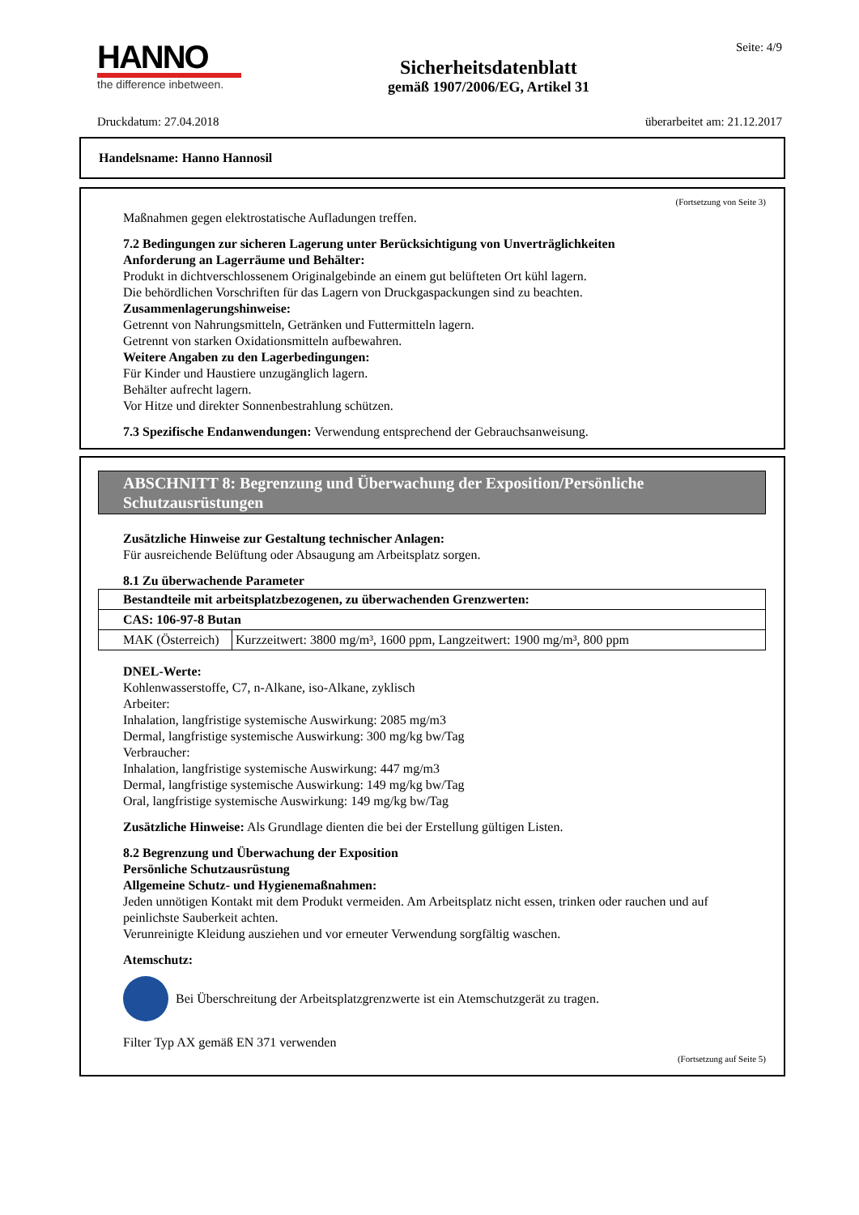HANNO
the difference inbetween.
Sicherheitsdatenblatt
gemäß 1907/2006/EG, Artikel 31
Seite: 4/9
Druckdatum: 27.04.2018 überarbeitet am: 21.12.2017
Handelsname: Hanno Hannosil
(Fortsetzung von Seite 3)
Maßnahmen gegen elektrostatische Aufladungen treffen.
7.2 Bedingungen zur sicheren Lagerung unter Berücksichtigung von Unverträglichkeiten
Anforderung an Lagerräume und Behälter:
Produkt in dichtverschlossenem Originalgebinde an einem gut belüfteten Ort kühl lagern.
Die behördlichen Vorschriften für das Lagern von Druckgaspackungen sind zu beachten.
Zusammenlagerungshinweise:
Getrennt von Nahrungsmitteln, Getränken und Futtermitteln lagern.
Getrennt von starken Oxidationsmitteln aufbewahren.
Weitere Angaben zu den Lagerbedingungen:
Für Kinder und Haustiere unzugänglich lagern.
Behälter aufrecht lagern.
Vor Hitze und direkter Sonnenbestrahlung schützen.
7.3 Spezifische Endanwendungen: Verwendung entsprechend der Gebrauchsanweisung.
ABSCHNITT 8: Begrenzung und Überwachung der Exposition/Persönliche Schutzausrüstungen
Zusätzliche Hinweise zur Gestaltung technischer Anlagen:
Für ausreichende Belüftung oder Absaugung am Arbeitsplatz sorgen.
8.1 Zu überwachende Parameter
| Bestandteile mit arbeitsplatzbezogenen, zu überwachenden Grenzwerten: | |
| CAS: 106-97-8 Butan | |
| MAK (Österreich) | Kurzzeitwert: 3800 mg/m³, 1600 ppm, Langzeitwert: 1900 mg/m³, 800 ppm |
DNEL-Werte:
Kohlenwasserstoffe, C7, n-Alkane, iso-Alkane, zyklisch
Arbeiter:
Inhalation, langfristige systemische Auswirkung: 2085 mg/m3
Dermal, langfristige systemische Auswirkung: 300 mg/kg bw/Tag
Verbraucher:
Inhalation, langfristige systemische Auswirkung: 447 mg/m3
Dermal, langfristige systemische Auswirkung: 149 mg/kg bw/Tag
Oral, langfristige systemische Auswirkung: 149 mg/kg bw/Tag
Zusätzliche Hinweise: Als Grundlage dienten die bei der Erstellung gültigen Listen.
8.2 Begrenzung und Überwachung der Exposition
Persönliche Schutzausrüstung
Allgemeine Schutz- und Hygienemaßnahmen:
Jeden unnötigen Kontakt mit dem Produkt vermeiden. Am Arbeitsplatz nicht essen, trinken oder rauchen und auf peinlichste Sauberkeit achten.
Verunreinigte Kleidung ausziehen und vor erneuter Verwendung sorgfältig waschen.
Atemschutz:
Bei Überschreitung der Arbeitsplatzgrenzwerte ist ein Atemschutzgerät zu tragen.
Filter Typ AX gemäß EN 371 verwenden
(Fortsetzung auf Seite 5)